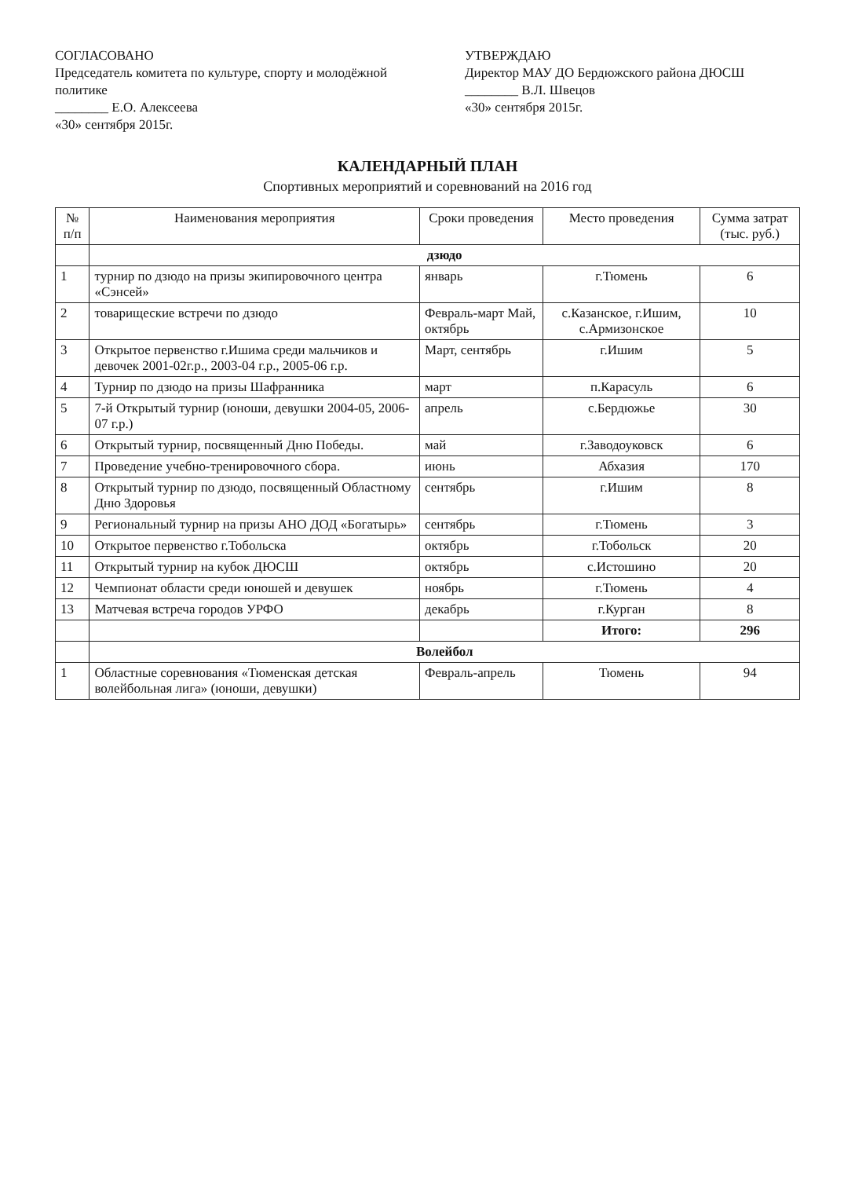СОГЛАСОВАНО
Председатель комитета по культуре, спорту и молодёжной политике
________ Е.О. Алексеева
«30» сентября 2015г.
УТВЕРЖДАЮ
Директор МАУ ДО Бердюжского района ДЮСШ
________ В.Л. Швецов
«30» сентября 2015г.
КАЛЕНДАРНЫЙ ПЛАН
Спортивных мероприятий и соревнований на 2016 год
| № п/п | Наименования мероприятия | Сроки проведения | Место проведения | Сумма затрат (тыс. руб.) |
| --- | --- | --- | --- | --- |
| | дзюдо | | | |
| 1 | турнир по дзюдо на призы экипировочного центра «Сэнсей» | январь | г.Тюмень | 6 |
| 2 | товарищеские встречи по дзюдо | Февраль-март Май, октябрь | с.Казанское, г.Ишим, с.Армизонское | 10 |
| 3 | Открытое первенство г.Ишима среди мальчиков и девочек 2001-02г.р., 2003-04 г.р., 2005-06 г.р. | Март, сентябрь | г.Ишим | 5 |
| 4 | Турнир по дзюдо на призы Шафранника | март | п.Карасуль | 6 |
| 5 | 7-й Открытый турнир (юноши, девушки 2004-05, 2006-07 г.р.) | апрель | с.Бердюжье | 30 |
| 6 | Открытый турнир, посвященный Дню Победы. | май | г.Заводоуковск | 6 |
| 7 | Проведение учебно-тренировочного сбора. | июнь | Абхазия | 170 |
| 8 | Открытый турнир по дзюдо, посвященный Областному Дню Здоровья | сентябрь | г.Ишим | 8 |
| 9 | Региональный турнир на призы АНО ДОД «Богатырь» | сентябрь | г.Тюмень | 3 |
| 10 | Открытое первенство г.Тобольска | октябрь | г.Тобольск | 20 |
| 11 | Открытый турнир на кубок ДЮСШ | октябрь | с.Истошино | 20 |
| 12 | Чемпионат области среди юношей и девушек | ноябрь | г.Тюмень | 4 |
| 13 | Матчевая встреча городов УРФО | декабрь | г.Курган | 8 |
| | | | Итого: | 296 |
| | Волейбол | | | |
| 1 | Областные соревнования «Тюменская детская волейбольная лига» (юноши, девушки) | Февраль-апрель | Тюмень | 94 |